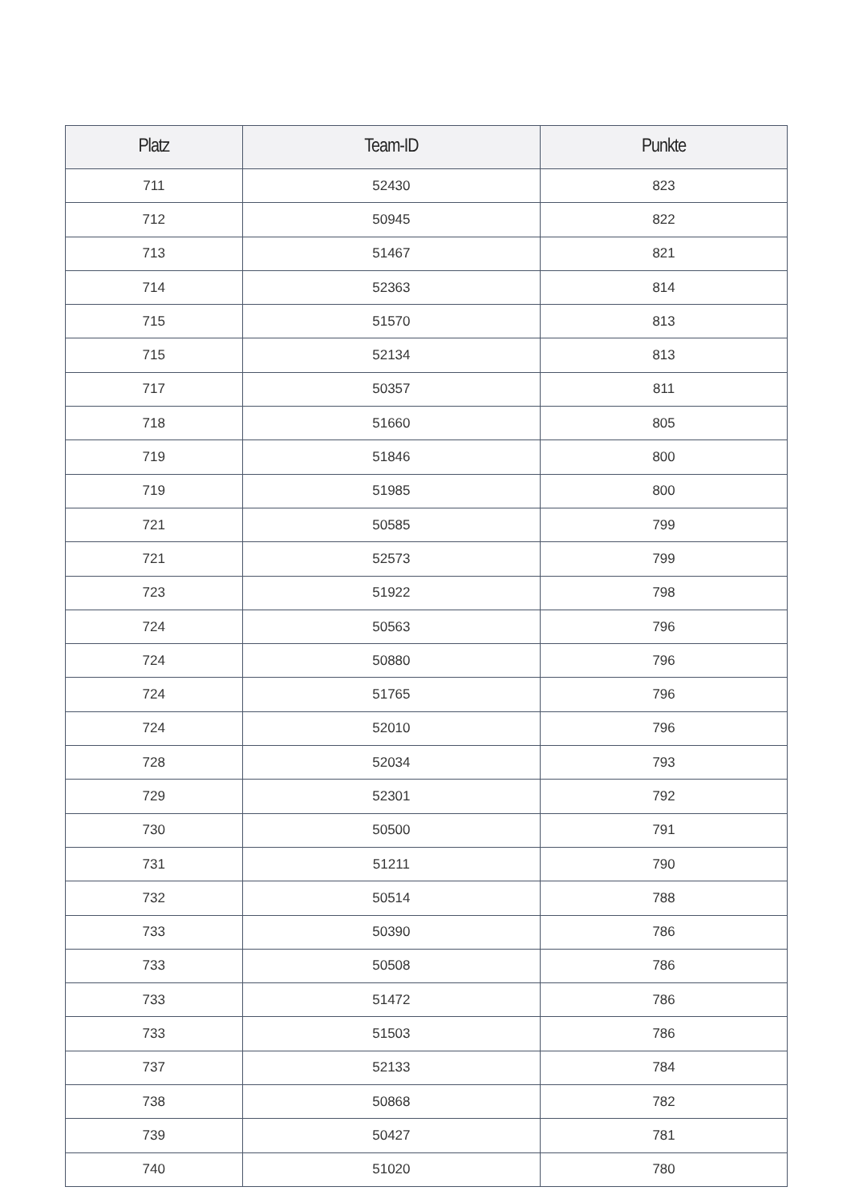| Platz | Team-ID | Punkte |
| --- | --- | --- |
| 711 | 52430 | 823 |
| 712 | 50945 | 822 |
| 713 | 51467 | 821 |
| 714 | 52363 | 814 |
| 715 | 51570 | 813 |
| 715 | 52134 | 813 |
| 717 | 50357 | 811 |
| 718 | 51660 | 805 |
| 719 | 51846 | 800 |
| 719 | 51985 | 800 |
| 721 | 50585 | 799 |
| 721 | 52573 | 799 |
| 723 | 51922 | 798 |
| 724 | 50563 | 796 |
| 724 | 50880 | 796 |
| 724 | 51765 | 796 |
| 724 | 52010 | 796 |
| 728 | 52034 | 793 |
| 729 | 52301 | 792 |
| 730 | 50500 | 791 |
| 731 | 51211 | 790 |
| 732 | 50514 | 788 |
| 733 | 50390 | 786 |
| 733 | 50508 | 786 |
| 733 | 51472 | 786 |
| 733 | 51503 | 786 |
| 737 | 52133 | 784 |
| 738 | 50868 | 782 |
| 739 | 50427 | 781 |
| 740 | 51020 | 780 |